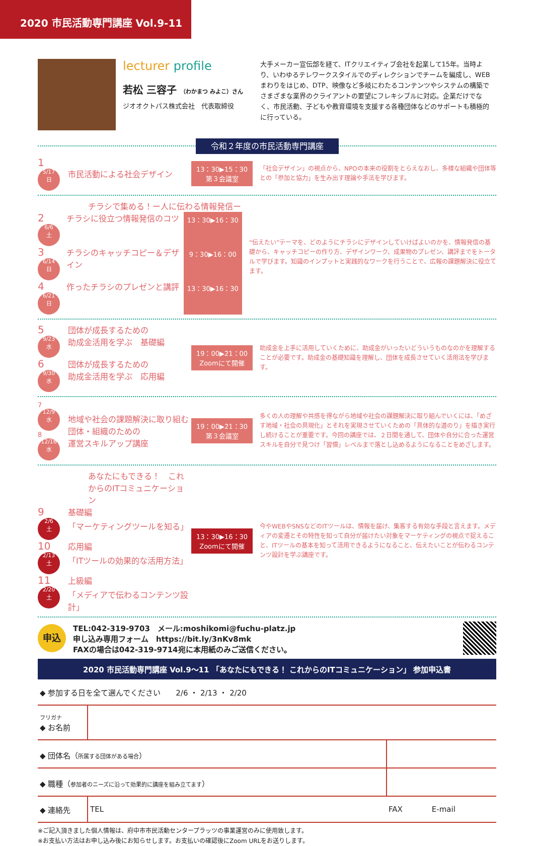2020 市民活動専門講座 Vol.9-11
lecturer profile
若松 三容子 （わかまつ みよこ）さん
ジオオクトパス株式会社　代表取締役
大手メーカー宣伝部を経て、ITクリエイティブ会社を起業して15年。当時より、いわゆるテレワークスタイルでのディレクションでチームを編成し、WEBまわりをはじめ、DTP、映像など多岐にわたるコンテンツやシステムの構築でさまざまな業界のクライアントの要望にフレキシブルに対応。企業だけでなく、市民活動、子どもや教育環境を支援する各種団体などのサポートも積極的に行っている。
令和２年度の市民活動専門講座
1 5/17
日
市民活動による社会デザイン
13：30▶15：30
第３会議室
「社会デザイン」の視点から、NPOの本来の役割をとらえなおし、多様な組織や団体等との「参加と協力」を生み出す理論や手法を学びます。
チラシで集める！ー人に伝わる情報発信ー
2 6/6
土
チラシに役立つ情報発信のコツ
13：30▶16：30
3 6/14
日
チラシのキャッチコピー＆デザイン
9：30▶16：00
4 6/21
日
作ったチラシのプレゼンと講評
13：30▶16：30
“伝えたい”テーマを、どのようにチラシにデザインしていけばよいのかを、情報発信の基礎から、キャッチコピーの作り方、デザインワーク、成果物のプレゼン、講評までをトータルで学びます。知識のインプットと実践的なワークを行うことで、広報の課題解決に役立てます。
5 9/23
水
団体が成長するための
助成金活用を学ぶ　基礎編
6 9/30
水
団体が成長するための
助成金活用を学ぶ　応用編
19：00▶21：00
Zoomにて開催
助成金を上手に活用していくために、助成金がいったいどういうものなのかを理解することが必要です。助成金の基礎知識を理解し、団体を成長させていく活用法を学びます。
7 12/9
水
8 12/16
水
地域や社会の課題解決に取り組む団体・組織のための
運営スキルアップ講座
19：00▶21：30
第３会議室
多くの人の理解や共感を得ながら地域や社会の課題解決に取り組んでいくには、「めざす地域・社会の具現化」とそれを実現させていくための「具体的な道のり」を描き実行し続けることが重要です。今回の講座では、２日間を通して、団体や自分に合った運営スキルを自分で見つけ「習慣」レベルまで落とし込めるようになることをめざします。
あなたにもできる！　これからのITコミュニケーション
9 2/6
土
基礎編
「マーケティングツールを知る」
10 2/13
土
応用編
「ITツールの効果的な活用方法」
11 2/20
土
上級編
「メディアで伝わるコンテンツ設計」
13：30▶16：30
Zoomにて開催
今やWEBやSNSなどのITツールは、情報を届け、集客する有効な手段と言えます。メディアの変遷とその特性を知って自分が届けたい対象をマーケティングの視点で捉えること、ITツールの基本を知って活用できるようになること、伝えたいことが伝わるコンテンツ設計を学ぶ講座です。
申込
TEL:042-319-9703　メール:moshikomi@fuchu-platz.jp
申し込み専用フォーム　https://bit.ly/3nKv8mk
FAXの場合は042-319-9714宛に本用紙のみご送信ください。
2020 市民活動専門講座 Vol.9〜11 「あなたにもできる！ これからのITコミュニケーション」 参加申込書
| ◆ 参加する日を全て選んでください 2/6 ・ 2/13 ・ 2/20 | | | |
| フリガナ ◆ お名前 | | | |
| ◆ 団体名（ 所属する団体がある場合 ） | | | |
| ◆ 職種（ 参加者のニーズに沿って効果的に講座を組み立てます ） | | | |
| ◆ 連絡先 | TEL | FAX | E-mail |
※ご記入頂きました個人情報は、府中市市民活動センタープラッツの事業運営のみに使用致します。
※お支払い方法はお申し込み後にお知らせします。お支払いの確認後にZoom URLをお送りします。